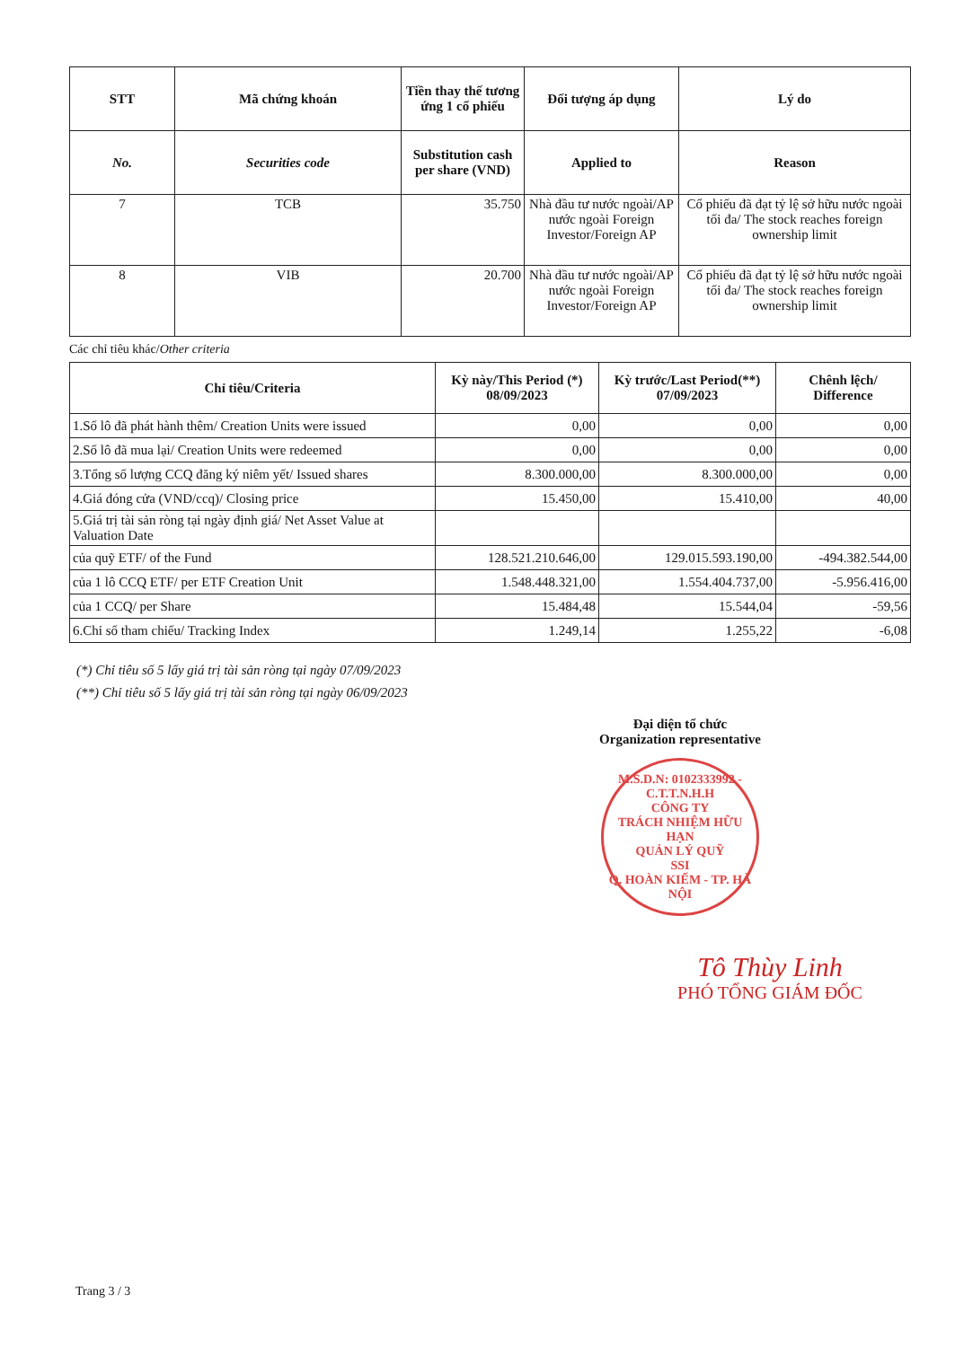| STT | Mã chứng khoán | Tiền thay thế tương ứng 1 cổ phiếu | Đối tượng áp dụng | Lý do |
| --- | --- | --- | --- | --- |
| No. | Securities code | Substitution cash per share (VND) | Applied to | Reason |
| 7 | TCB | 35.750 | Nhà đầu tư nước ngoài/AP nước ngoài Foreign Investor/Foreign AP | Cổ phiếu đã đạt tỷ lệ sở hữu nước ngoài tối đa/ The stock reaches foreign ownership limit |
| 8 | VIB | 20.700 | Nhà đầu tư nước ngoài/AP nước ngoài Foreign Investor/Foreign AP | Cổ phiếu đã đạt tỷ lệ sở hữu nước ngoài tối đa/ The stock reaches foreign ownership limit |
Các chỉ tiêu khác/Other criteria
| Chỉ tiêu/Criteria | Kỳ này/This Period (*) 08/09/2023 | Kỳ trước/Last Period(**) 07/09/2023 | Chênh lệch/ Difference |
| --- | --- | --- | --- |
| 1.Số lô đã phát hành thêm/ Creation Units were issued | 0,00 | 0,00 | 0,00 |
| 2.Số lô đã mua lại/ Creation Units were redeemed | 0,00 | 0,00 | 0,00 |
| 3.Tổng số lượng CCQ đăng ký niêm yết/ Issued shares | 8.300.000,00 | 8.300.000,00 | 0,00 |
| 4.Giá đóng cửa (VND/ccq)/ Closing price | 15.450,00 | 15.410,00 | 40,00 |
| 5.Giá trị tài sản ròng tại ngày định giá/ Net Asset Value at Valuation Date | | | |
| của quỹ ETF/ of the Fund | 128.521.210.646,00 | 129.015.593.190,00 | -494.382.544,00 |
| của 1 lô CCQ ETF/ per ETF Creation Unit | 1.548.448.321,00 | 1.554.404.737,00 | -5.956.416,00 |
| của 1 CCQ/ per Share | 15.484,48 | 15.544,04 | -59,56 |
| 6.Chỉ số tham chiếu/ Tracking Index | 1.249,14 | 1.255,22 | -6,08 |
(*) Chỉ tiêu số 5 lấy giá trị tài sản ròng tại ngày 07/09/2023
(**) Chỉ tiêu số 5 lấy giá trị tài sản ròng tại ngày 06/09/2023
Đại diện tổ chức
Organization representative
M.S.D.N: 0102333992 - C.T.T.N.H.H
CÔNG TY
TRÁCH NHIỆM HỮU HẠN
QUẢN LÝ QUỸ
SSI
Q. HOÀN KIẾM - TP. HÀ NỘI
Tô Thùy Linh
PHÓ TỔNG GIÁM ĐỐC
Trang 3 / 3